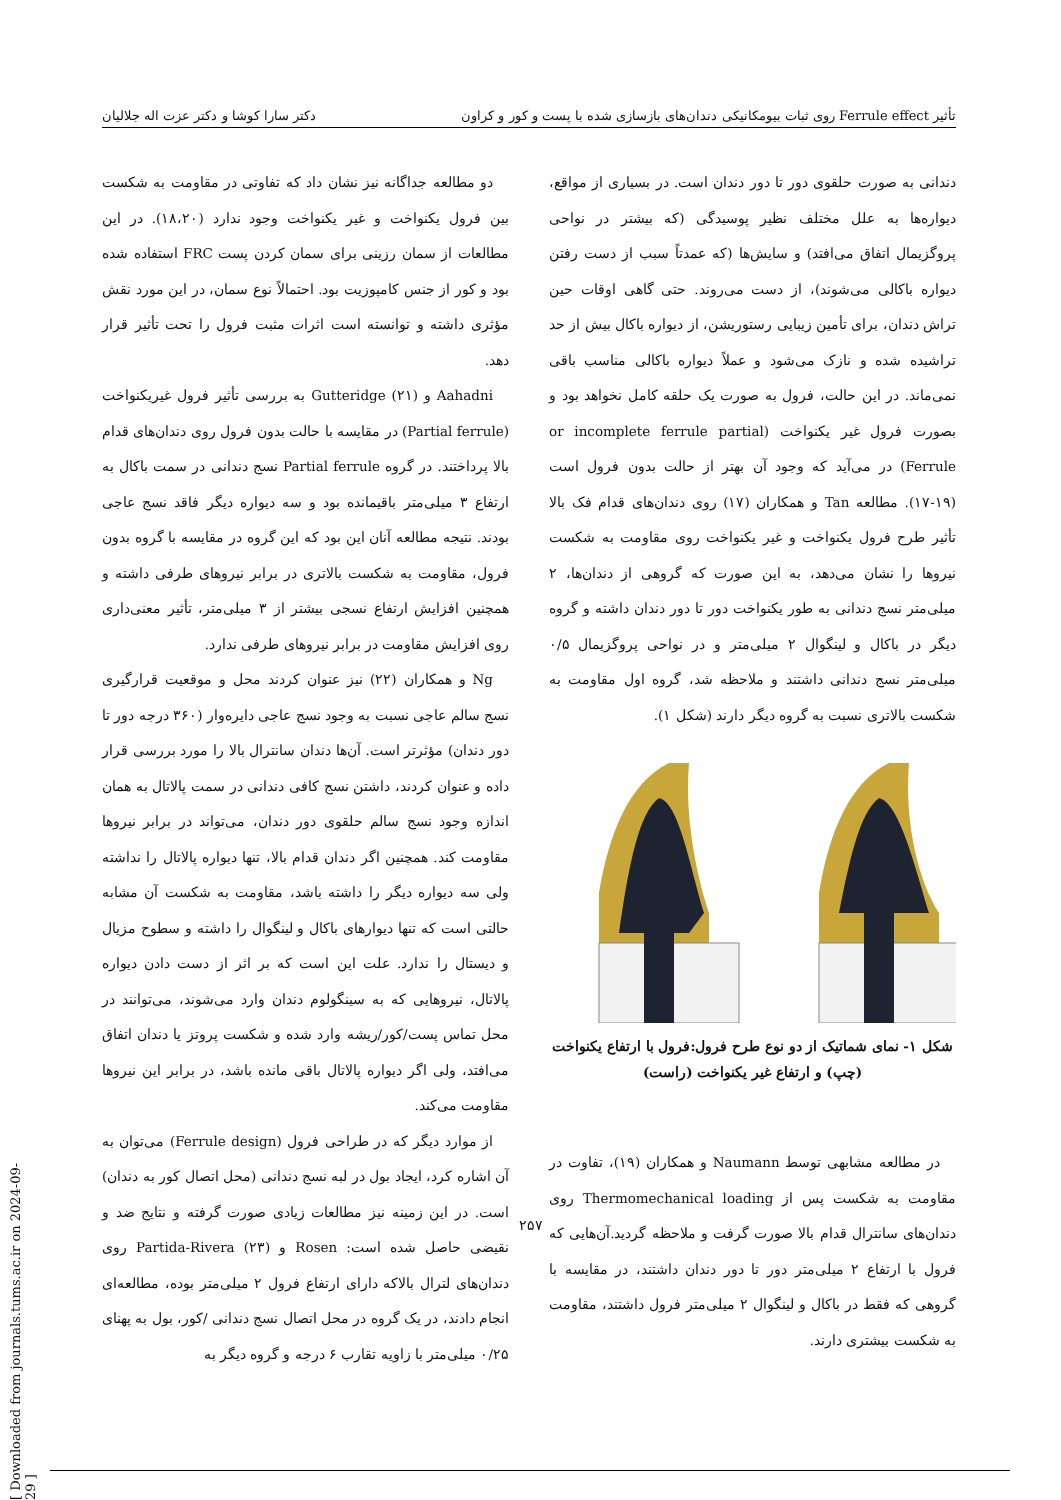تأثیر Ferrule effect روی ثبات بیومکانیکی دندان‌های بازسازی شده با پست و کور و کراون دکتر سارا کوشا و دکتر عزت اله جلالیان
دندانی به صورت حلقوی دور تا دور دندان است. در بسیاری از مواقع، دیواره‌ها به علل مختلف نظیر پوسیدگی (که بیشتر در نواحی پروگزیمال اتفاق می‌افتد) و سایش‌ها (که عمدتاً سبب از دست رفتن دیواره باکالی می‌شوند)، از دست می‌روند. حتی گاهی اوقات حین تراش دندان، برای تأمین زیبایی رستوریشن، از دیواره باکال بیش از حد تراشیده شده و نازک می‌شود و عملاً دیواره باکالی مناسب باقی نمی‌ماند. در این حالت، فرول به صورت یک حلقه کامل نخواهد بود و بصورت فرول غیر یکنواخت (or incomplete ferrule partial Ferrule) در می‌آید که وجود آن بهتر از حالت بدون فرول است (۱۹-۱۷). مطالعه Tan و همکاران (۱۷) روی دندان‌های قدام فک بالا تأثیر طرح فرول یکنواخت و غیر یکنواخت روی مقاومت به شکست نیروها را نشان می‌دهد، به این صورت که گروهی از دندان‌ها، ۲ میلی‌متر نسج دندانی به طور یکنواخت دور تا دور دندان داشته و گروه دیگر در باکال و لینگوال ۲ میلی‌متر و در نواحی پروگزیمال ۰/۵ میلی‌متر نسج دندانی داشتند و ملاحظه شد، گروه اول مقاومت به شکست بالاتری نسبت به گروه دیگر دارند (شکل ۱).
شکل ۱- نمای شماتیک از دو نوع طرح فرول:فرول با ارتفاع یکنواخت (چپ) و ارتفاع غیر یکنواخت (راست)
در مطالعه مشابهی توسط Naumann و همکاران (۱۹)، تفاوت در مقاومت به شکست پس از Thermomechanical loading روی دندان‌های سانترال قدام بالا صورت گرفت و ملاحظه گردید.آن‌هایی که فرول با ارتفاع ۲ میلی‌متر دور تا دور دندان داشتند، در مقایسه با گروهی که فقط در باکال و لینگوال ۲ میلی‌متر فرول داشتند، مقاومت به شکست بیشتری دارند.
دو مطالعه جداگانه نیز نشان داد که تفاوتی در مقاومت به شکست بین فرول یکنواخت و غیر یکنواخت وجود ندارد (۱۸،۲۰). در این مطالعات از سمان رزینی برای سمان کردن پست FRC استفاده شده بود و کور از جنس کامپوزیت بود. احتمالاً نوع سمان، در این مورد نقش مؤثری داشته و توانسته است اثرات مثبت فرول را تحت تأثیر قرار دهد.
Aahadni و Gutteridge (۲۱) به بررسی تأثیر فرول غیریکنواخت (Partial ferrule) در مقایسه با حالت بدون فرول روی دندان‌های قدام بالا پرداختند. در گروه Partial ferrule نسج دندانی در سمت باکال به ارتفاع ۳ میلی‌متر باقیمانده بود و سه دیواره دیگر فاقد نسج عاجی بودند. نتیجه مطالعه آنان این بود که این گروه در مقایسه با گروه بدون فرول، مقاومت به شکست بالاتری در برابر نیروهای طرفی داشته و همچنین افزایش ارتفاع نسجی بیشتر از ۳ میلی‌متر، تأثیر معنی‌داری روی افزایش مقاومت در برابر نیروهای طرفی ندارد.
Ng و همکاران (۲۲) نیز عنوان کردند محل و موقعیت قرارگیری نسج سالم عاجی نسبت به وجود نسج عاجی دایره‌وار (۳۶۰ درجه دور تا دور دندان) مؤثرتر است. آن‌ها دندان سانترال بالا را مورد بررسی قرار داده و عنوان کردند، داشتن نسج کافی دندانی در سمت پالاتال به همان اندازه وجود نسج سالم حلقوی دور دندان، می‌تواند در برابر نیروها مقاومت کند. همچنین اگر دندان قدام بالا، تنها دیواره پالاتال را نداشته ولی سه دیواره دیگر را داشته باشد، مقاومت به شکست آن مشابه حالتی است که تنها دیوارهای باکال و لینگوال را داشته و سطوح مزیال و دیستال را ندارد. علت این است که بر اثر از دست دادن دیواره پالاتال، نیروهایی که به سینگولوم دندان وارد می‌شوند، می‌توانند در محل تماس پست/کور/ریشه وارد شده و شکست پروتز یا دندان اتفاق می‌افتد، ولی اگر دیواره پالاتال باقی مانده باشد، در برابر این نیروها مقاومت می‌کند.
از موارد دیگر که در طراحی فرول (Ferrule design) می‌توان به آن اشاره کرد، ایجاد بول در لبه نسج دندانی (محل اتصال کور به دندان) است. در این زمینه نیز مطالعات زیادی صورت گرفته و نتایج ضد و نقیضی حاصل شده است: Rosen و Partida-Rivera (۲۳) روی دندان‌های لترال بالاکه دارای ارتفاع فرول ۲ میلی‌متر بوده، مطالعه‌ای انجام دادند، در یک گروه در محل اتصال نسج دندانی /کور، بول به پهنای ۰/۲۵ میلی‌متر با زاویه تقارب ۶ درجه و گروه دیگر به
۲۵۷
[ Downloaded from journals.tums.ac.ir on 2024-09-29 ]